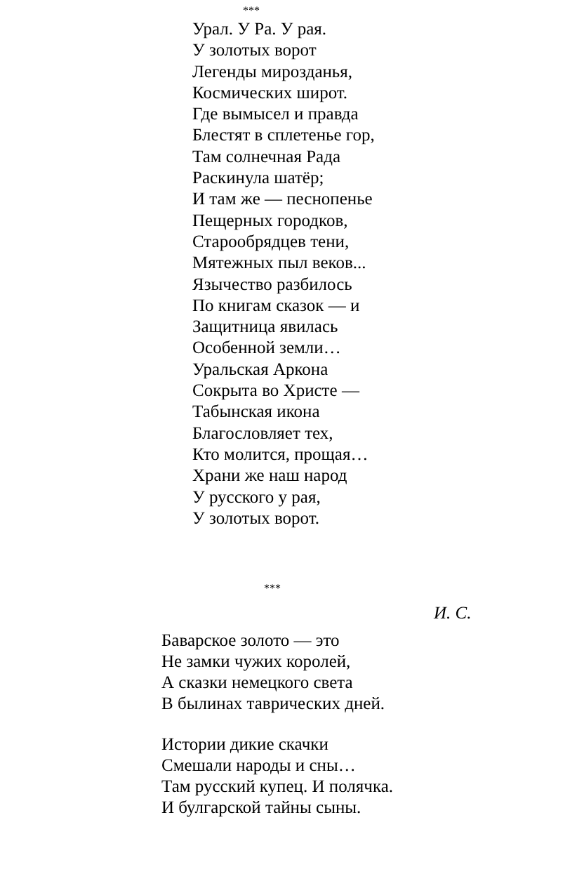***
Урал. У Ра. У рая.
У золотых ворот
Легенды мирозданья,
Космических широт.
Где вымысел и правда
Блестят в сплетенье гор,
Там солнечная Рада
Раскинула шатёр;
И там же — песнопенье
Пещерных городков,
Старообрядцев тени,
Мятежных пыл веков...
Язычество разбилось
По книгам сказок — и
Защитница явилась
Особенной земли…
Уральская Аркона
Сокрыта во Христе —
Табынская икона
Благословляет тех,
Кто молится, прощая…
Храни же наш народ
У русского у рая,
У золотых ворот.
***
И. С.
Баварское золото — это
Не замки чужих королей,
А сказки немецкого света
В былинах таврических дней.
Истории дикие скачки
Смешали народы и сны…
Там русский купец. И полячка.
И булгарской тайны сыны.